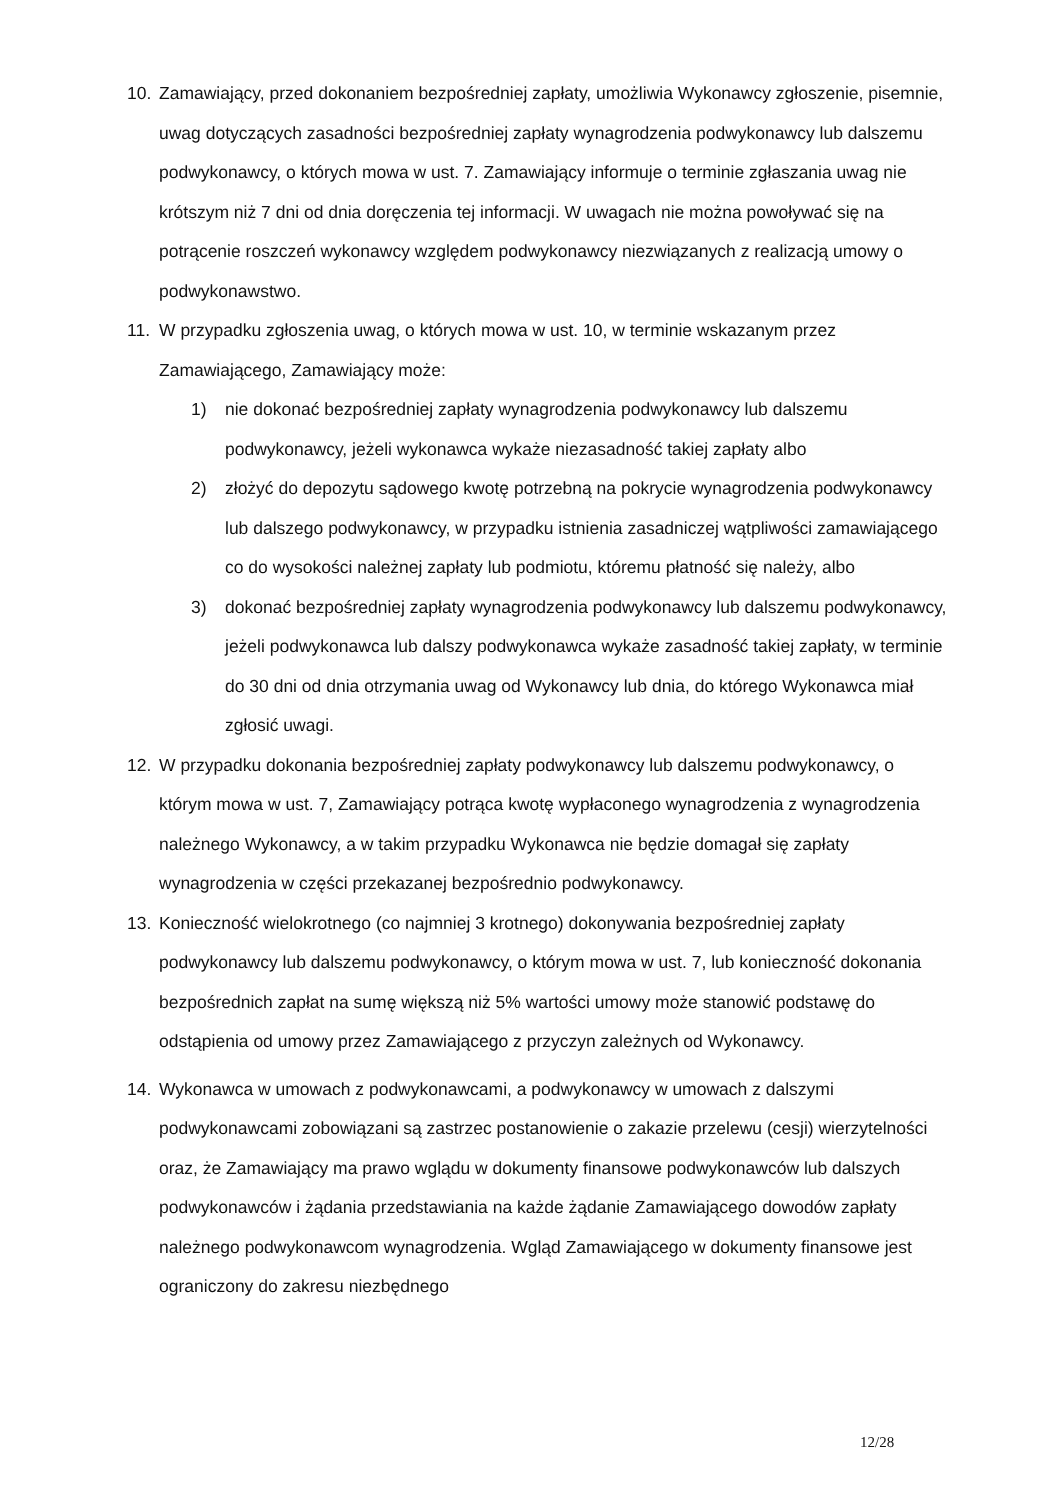10. Zamawiający, przed dokonaniem bezpośredniej zapłaty, umożliwia Wykonawcy zgłoszenie, pisemnie, uwag dotyczących zasadności bezpośredniej zapłaty wynagrodzenia podwykonawcy lub dalszemu podwykonawcy, o których mowa w ust. 7. Zamawiający informuje o terminie zgłaszania uwag nie krótszym niż 7 dni od dnia doręczenia tej informacji. W uwagach nie można powoływać się na potrącenie roszczeń wykonawcy względem podwykonawcy niezwiązanych z realizacją umowy o podwykonawstwo.
11. W przypadku zgłoszenia uwag, o których mowa w ust. 10, w terminie wskazanym przez Zamawiającego, Zamawiający może:
1) nie dokonać bezpośredniej zapłaty wynagrodzenia podwykonawcy lub dalszemu podwykonawcy, jeżeli wykonawca wykaże niezasadność takiej zapłaty albo
2) złożyć do depozytu sądowego kwotę potrzebną na pokrycie wynagrodzenia podwykonawcy lub dalszego podwykonawcy, w przypadku istnienia zasadniczej wątpliwości zamawiającego co do wysokości należnej zapłaty lub podmiotu, któremu płatność się należy, albo
3) dokonać bezpośredniej zapłaty wynagrodzenia podwykonawcy lub dalszemu podwykonawcy, jeżeli podwykonawca lub dalszy podwykonawca wykaże zasadność takiej zapłaty, w terminie do 30 dni od dnia otrzymania uwag od Wykonawcy lub dnia, do którego Wykonawca miał zgłosić uwagi.
12. W przypadku dokonania bezpośredniej zapłaty podwykonawcy lub dalszemu podwykonawcy, o którym mowa w ust. 7, Zamawiający potrąca kwotę wypłaconego wynagrodzenia z wynagrodzenia należnego Wykonawcy, a w takim przypadku Wykonawca nie będzie domagał się zapłaty wynagrodzenia w części przekazanej bezpośrednio podwykonawcy.
13. Konieczność wielokrotnego (co najmniej 3 krotnego) dokonywania bezpośredniej zapłaty podwykonawcy lub dalszemu podwykonawcy, o którym mowa w ust. 7, lub konieczność dokonania bezpośrednich zapłat na sumę większą niż 5% wartości umowy może stanowić podstawę do odstąpienia od umowy przez Zamawiającego z przyczyn zależnych od Wykonawcy.
14. Wykonawca w umowach z podwykonawcami, a podwykonawcy w umowach z dalszymi podwykonawcami zobowiązani są zastrzec postanowienie o zakazie przelewu (cesji) wierzytelności oraz, że Zamawiający ma prawo wglądu w dokumenty finansowe podwykonawców lub dalszych podwykonawców i żądania przedstawiania na każde żądanie Zamawiającego dowodów zapłaty należnego podwykonawcom wynagrodzenia. Wgląd Zamawiającego w dokumenty finansowe jest ograniczony do zakresu niezbędnego
12/28